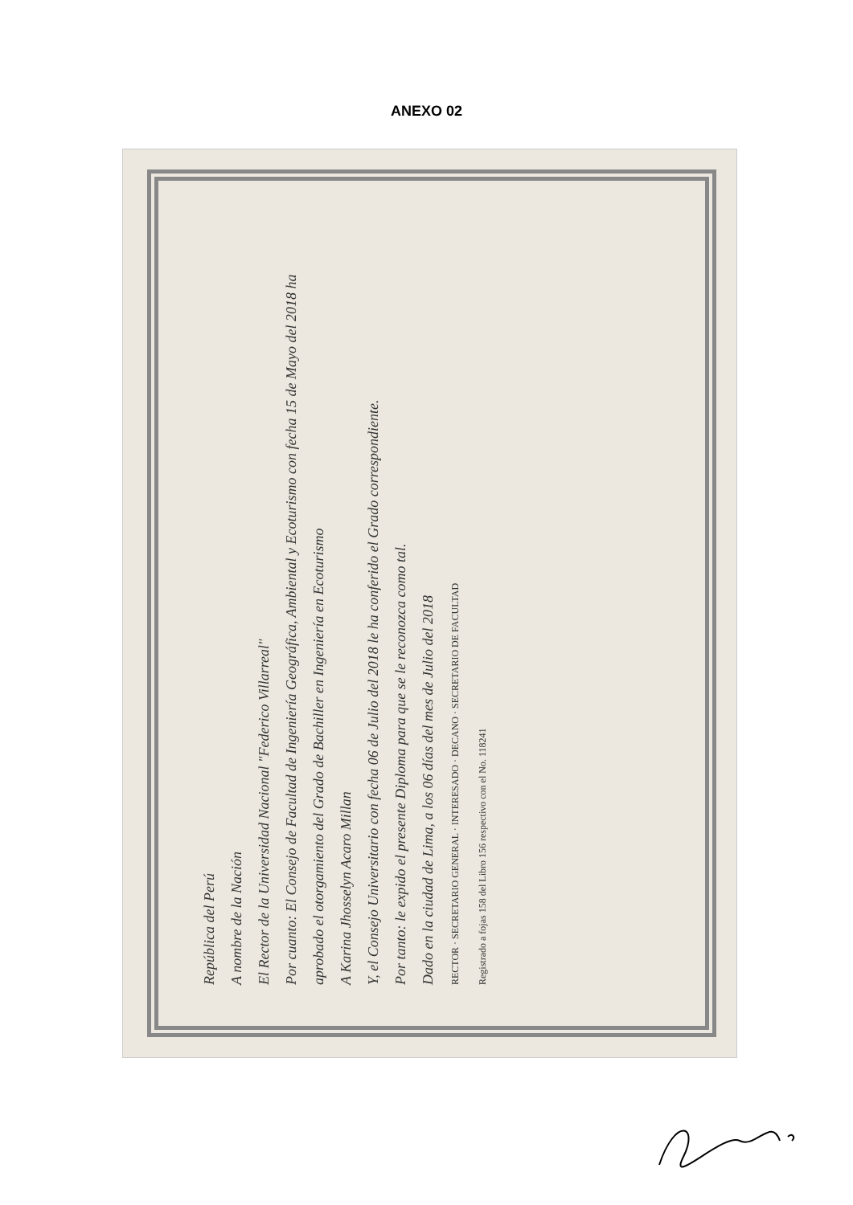ANEXO 02
República del Perú
A nombre de la Nación
El Rector de la Universidad Nacional "Federico Villarreal"
Por cuanto: El Consejo de Facultad de Ingeniería Geográfica, Ambiental y Ecoturismo con fecha 15 de Mayo del 2018 ha aprobado el otorgamiento del Grado de Bachiller en Ingeniería en Ecoturismo
A Karina Jhosselyn Acaro Millan
Y, el Consejo Universitario con fecha 06 de Julio del 2018 le ha conferido el Grado correspondiente.
Por tanto: le expido el presente Diploma para que se le reconozca como tal.
Dado en la ciudad de Lima, a los 06 días del mes de Julio del 2018
RECTOR · SECRETARIO GENERAL · INTERESADO · DECANO · SECRETARIO DE FACULTAD
Registrado a fojas 158 del Libro 156 respectivo con el No. 118241